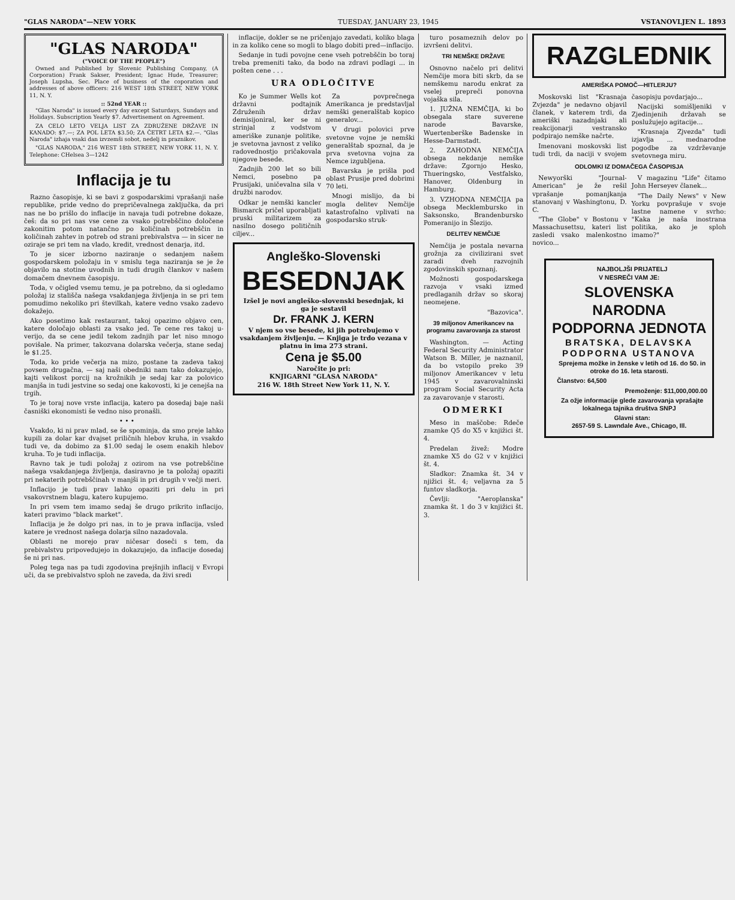"GLAS NARODA"—NEW YORK TUESDAY, JANUARY 23, 1945 VSTANOVLJEN L. 1893
"GLAS NARODA"
("VOICE OF THE PEOPLE")
Owned and Published by Slovenic Publishing Company, (A Corporation) Frank Sakser, President; Ignac Hude, Treasurer; Joseph Lupsha, Sec. Place of business of the coporation and addresses of above officers: 216 WEST 18th STREET, NEW YORK 11, N. Y.
:: 52nd YEAR ::
"Glas Naroda" is issued every day except Saturdays, Sundays and Holidays. Subscription Yearly $7. Advertisement on Agreement.
ZA CELO LETO VELJA LIST ZA ZDRUŽENE DRŽAVE IN KANADO: $7.—; ZA POL LETA $3.50; ZA ČETRT LETA $2.—. "Glas Naroda" izhaja vsaki dan izvzemši sobot, nedelj in praznikov.
"GLAS NARODA," 216 WEST 18th STREET, NEW YORK 11, N. Y. Telephone: CHelsea 3—1242
Inflacija je tu
Razno časopisje, ki se bavi z gospodarskimi vprašanji naše republike, pride vedno do prepričevalnega zaključka, da pri nas ne bo prišlo do inflacije in navaja tudi potrebne dokaze, češ: da so pri nas vse cene za vsako potrebščino določene zakonitim potom natančno po količinah potrebščin in količinah zahtev in potreb od strani prebivalstva — in sicer ne oziraje se pri tem na vlado, kredit, vrednost denarja, itd.
To je sicer izborno naziranje o sedanjem našem gospodarskem položaju in v smislu tega naziranja se je že objavilo na stotine uvodnih in tudi drugih člankov v našem domačem dnevnem časopisju.
Toda, v očigled vsemu temu, je pa potrebno, da si ogledamo položaj iz stališča našega vsakdanjega življenja in se pri tem pomudimo nekoliko pri številkah, katere vedno vsako zadevo dokažejo.
Ako posetimo kak restaurant, takoj opazimo objavo cen, katere določajo oblasti za vsako jed. Te cene res takoj u-verijo, da se cene jedil tekom zadnjih par let niso mnogo povišale. Na primer, takozvana dolarska večerja, stane sedaj le $1.25.
Toda, ko pride večerja na mizo, postane ta zadeva takoj povsem drugačna, — saj naši obedniki nam tako dokazujejo, kajti velikost porcij na krožnikih je sedaj kar za polovico manjša in tudi jestvine so sedaj one kakovosti, ki je cenejša na trgih.
To je toraj nove vrste inflacija, katero pa dosedaj baje naši časniški ekonomisti še vedno niso pronašli.
• • •
Vsakdo, ki ni prav mlad, se še spominja, da smo preje lahko kupili za dolar kar dvajset priličnih hlebov kruha, in vsakdo tudi ve, da dobimo za $1.00 sedaj le osem enakih hlebov kruha. To je tudi inflacija.
Ravno tak je tudi položaj z ozirom na vse potrebščine našega vsakdanjega življenja, dasiravno je ta položaj opaziti pri nekaterih potrebščinah v manjši in pri drugih v večji meri.
Inflacijo je tudi prav lahko opaziti pri delu in pri vsakovrstnem blagu, katero kupujemo.
In pri vsem tem imamo sedaj še drugo prikrito inflacijo, kateri pravimo "black market".
Inflacija je že dolgo pri nas, in to je prava inflacija, vsled katere je vrednost našega dolarja silno nazadovala.
Oblasti ne morejo prav ničesar doseči s tem, da prebivalstvu pripovedujejo in dokazujejo, da inflacije dosedaj še ni pri nas.
Poleg tega nas pa tudi zgodovina prejšnjih inflacij v Evropi uči, da se prebivalstvo sploh ne zaveda, da živi sredi
inflacije, dokler se ne pričenjajo zavedati, koliko blaga in za koliko cene so mogli to blago dobiti pred—inflacijo.
Sedanje in tudi povojne cene vseh potrebščin bo toraj treba premeniti tako, da bodo na zdravi podlagi ... in pošten cene . . .
URA ODLOČITVE
Ko je Summer Wells kot državni podtajnik Združenih držav demisijoniral, ker se ni strinjal z vodstvom ameriške zunanje politike, je svetovna javnost z veliko radovednostjo pričakovala njegove besede.
Zadnjih 200 let so bili Nemci, posebno pa Prusijaki, uničevalna sila v družbi narodov.
Odkar je nemški kancler Bismarck pričel uporabljati pruski militarizem za nasilno dosego političnih ciljev...
Za povprečnega Amerikanca je predstavljal nemški generalštab kopico generalov...
V drugi polovici prve svetovne vojne je nemški generalštab spoznal, da je prva svetovna vojna za Nemce izgubljena.
Bavarska je prišla pod oblast Prusije pred dobrimi 70 leti.
Mnogi mislijo, da bi mogla delitev Nemčije katastrofalno vplivati na gospodarsko struk-
Angleško-Slovenski
BESEDNJAK
Izšel je novi angleško-slovenski besednjak, ki ga je sestavil
Dr. FRANK J. KERN
V njem so vse besede, ki jih potrebujemo v vsakdanjem življenju. — Knjiga je trdo vezana v platnu in ima 273 strani.
Cena je $5.00
Naročite jo pri:
KNJIGARNI "GLASA NARODA"
216 W. 18th Street New York 11, N. Y.
turo posameznih delov po izvršeni delitvi.
TRI NEMŠKE DRŽAVE
Osnovno načelo pri delitvi Nemčije mora biti skrb, da se nemškemu narodu enkrat za vselej prepreči ponovna vojaška sila.
1. JUŽNA NEMČIJA, ki bo obsegala stare suverene narode Bavarske, Wuertenberške Badenske in Hesse-Darmstadt.
2. ZAHODNA NEMČIJA obsega nekdanje nemške države: Zgornjo Hesko, Thueringsko, Vestfalsko, Hanover, Oldenburg in Hamburg.
3. VZHODNA NEMČIJA pa obsega Mecklembursko in Saksonsko, Brandenbursko Pomeranijo in Šlezijo.
DELITEV NEMČIJE
Nemčija je postala nevarna grožnja za civilizirani svet zaradi dveh razvojnih zgodovinskih spoznanj.
Možnosti gospodarskega razvoja v vsaki izmed predlaganih držav so skoraj neomejene.
"Bazovica".
39 miljonov Amerikancev na programu zavarovanja za starost
Washington. — Acting Federal Security Administrator Watson B. Miller, je naznanil, da bo vstopilo preko 39 miljonov Amerikancev v letu 1945 v zavarovalninski program Social Security Acta za zavarovanje v starosti.
ODMERKI
Meso in maščobe: Rdeče znamke Q5 do X5 v knjižici št. 4.
Predelan živež: Modre znamke X5 do G2 v v knjižici št. 4.
Sladkor: Znamka št. 34 v njižici št. 4; veljavna za 5 funtov sladkorja.
Čevlji: "Aeroplanska" znamka št. 1 do 3 v knjižici št. 3.
RAZGLEDNIK
AMERIŠKA POMOČ—HITLERJU?
Moskovski list "Krasnaja Zvjezda" je nedavno objavil članek, v katerem trdi, da ameriški nazadnjaki ali reakcijonarji vestransko podpirajo nemške načrte.
Imenovani moskovski list tudi trdi, da naciji v svojem časopisju povdarjajo...
Nacijski somišljeniki v Zjedinjenih državah se poslužujejo agitacije...
"Krasnaja Zjvezda" tudi izjavlja ... mednarodne pogodbe za vzdrževanje svetovnega miru.
ODLOMKI IZ DOMAČEGA ČASOPISJA
Newyorški "Journal-American" je že rešil vprašanje pomanjkanja stanovanj v Washingtonu, D. C.
"The Globe" v Bostonu v Massachusettsu, kateri list zasledi vsako malenkostno novico...
V magazinu "Life" čitamo John Herseyev članek...
"The Daily News" v New Yorku povprašuje v svoje lastne namene v svrho: "Kaka je naša inostrana politika, ako je sploh imamo?"
NAJBOLJŠI PRIJATELJ
V NESREČI VAM JE:
SLOVENSKA NARODNA PODPORNA JEDNOTA
BRATSKA, DELAVSKA PODPORNA USTANOVA
Sprejema možke in ženske v letih od 16. do 50. in otroke do 16. leta starosti.
Članstvo: 64,500
Premoženje: $11,000,000.00
Za ožje informacije glede zavarovanja vprašajte lokalnega tajnika društva SNPJ
Glavni stan:
2657-59 S. Lawndale Ave., Chicago, Ill.